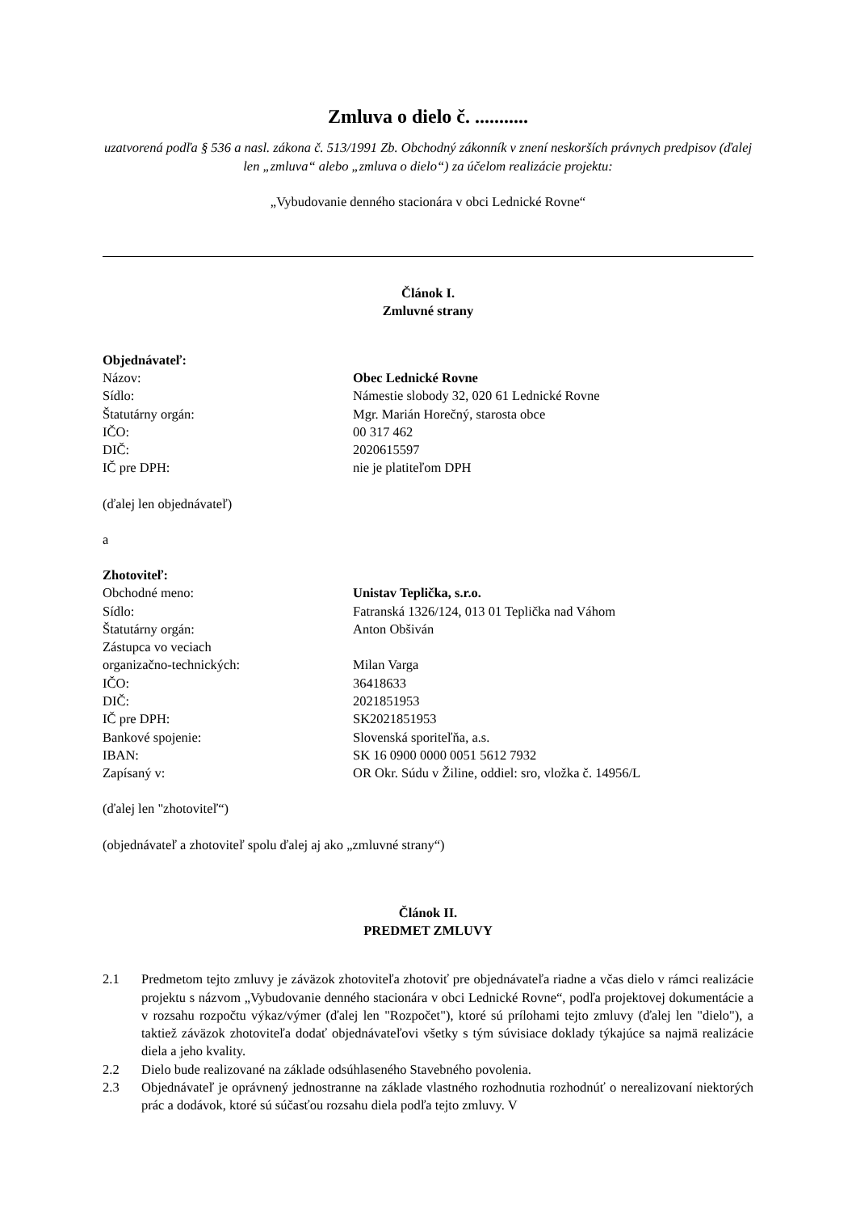Zmluva o dielo č. ...........
uzatvorená podľa § 536 a nasl. zákona č. 513/1991 Zb. Obchodný zákonník v znení neskorších právnych predpisov (ďalej len „zmluva“ alebo „zmluva o dielo“) za účelom realizácie projektu:
„Vybudovanie denného stacionára v obci Lednické Rovne“
Článok I.
Zmluvné strany
Objednávateľ:
Názov: Obec Lednické Rovne
Sídlo: Námestie slobody 32, 020 61 Lednické Rovne
Štatutárny orgán: Mgr. Marián Horečný, starosta obce
IČO: 00 317 462
DIČ: 2020615597
IČ pre DPH: nie je platiteľom DPH
(ďalej len objednávateľ)
a
Zhotoviteľ:
Obchodné meno: Unistav Teplička, s.r.o.
Sídlo: Fatranská 1326/124, 013 01 Teplička nad Váhom
Štatutárny orgán: Anton Obšiván
Zástupca vo veciach
organizačno-technických: Milan Varga
IČO: 36418633
DIČ: 2021851953
IČ pre DPH: SK2021851953
Bankové spojenie: Slovenská sporiteľňa, a.s.
IBAN: SK 16 0900 0000 0051 5612 7932
Zapísaný v: OR Okr. Súdu v Žiline, oddiel: sro, vložka č. 14956/L
(ďalej len "zhotoviteľ“)
(objednávateľ a zhotoviteľ spolu ďalej aj ako „zmluvné strany“)
Článok II.
PREDMET ZMLUVY
2.1 Predmetom tejto zmluvy je záväzok zhotoviteľa zhotoviť pre objednávateľa riadne a včas dielo v rámci realizácie projektu s názvom „Vybudovanie denného stacionára v obci Lednické Rovne“, podľa projektovej dokumentácie a v rozsahu rozpočtu výkaz/výmer (ďalej len "Rozpočet"), ktoré sú prílohami tejto zmluvy (ďalej len "dielo"), a taktiež záväzok zhotoviteľa dodať objednávateľovi všetky s tým súvisiace doklady týkajúce sa najmä realizácie diela a jeho kvality.
2.2 Dielo bude realizované na základe odsúhlaseného Stavebného povolenia.
2.3 Objednávateľ je oprávnený jednostranne na základe vlastného rozhodnutia rozhodnúť o nerealizovaní niektorých prác a dodávok, ktoré sú súčasťou rozsahu diela podľa tejto zmluvy. V